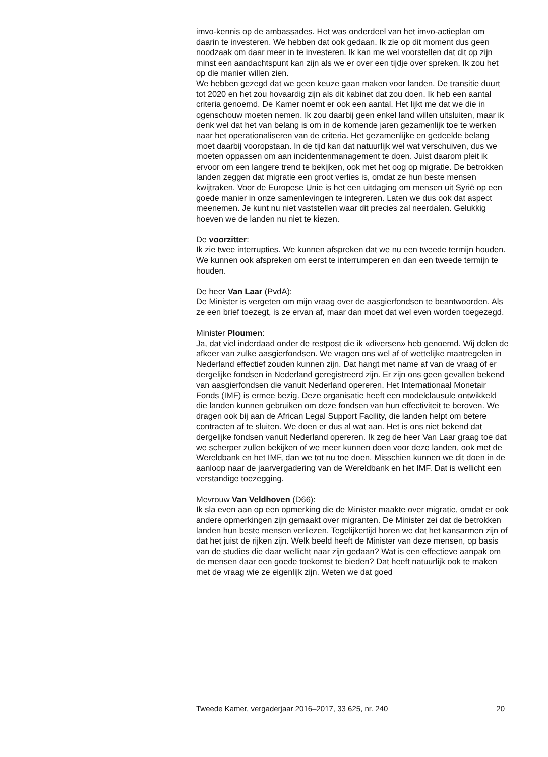imvo-kennis op de ambassades. Het was onderdeel van het imvo-actieplan om daarin te investeren. We hebben dat ook gedaan. Ik zie op dit moment dus geen noodzaak om daar meer in te investeren. Ik kan me wel voorstellen dat dit op zijn minst een aandachtspunt kan zijn als we er over een tijdje over spreken. Ik zou het op die manier willen zien.
We hebben gezegd dat we geen keuze gaan maken voor landen. De transitie duurt tot 2020 en het zou hovaardig zijn als dit kabinet dat zou doen. Ik heb een aantal criteria genoemd. De Kamer noemt er ook een aantal. Het lijkt me dat we die in ogenschouw moeten nemen. Ik zou daarbij geen enkel land willen uitsluiten, maar ik denk wel dat het van belang is om in de komende jaren gezamenlijk toe te werken naar het operationaliseren van de criteria. Het gezamenlijke en gedeelde belang moet daarbij vooropstaan. In de tijd kan dat natuurlijk wel wat verschuiven, dus we moeten oppassen om aan incidentenmanagement te doen. Juist daarom pleit ik ervoor om een langere trend te bekijken, ook met het oog op migratie. De betrokken landen zeggen dat migratie een groot verlies is, omdat ze hun beste mensen kwijtraken. Voor de Europese Unie is het een uitdaging om mensen uit Syrië op een goede manier in onze samenlevingen te integreren. Laten we dus ook dat aspect meenemen. Je kunt nu niet vaststellen waar dit precies zal neerdalen. Gelukkig hoeven we de landen nu niet te kiezen.
De voorzitter:
Ik zie twee interrupties. We kunnen afspreken dat we nu een tweede termijn houden. We kunnen ook afspreken om eerst te interrumperen en dan een tweede termijn te houden.
De heer Van Laar (PvdA):
De Minister is vergeten om mijn vraag over de aasgierfondsen te beantwoorden. Als ze een brief toezegt, is ze ervan af, maar dan moet dat wel even worden toegezegd.
Minister Ploumen:
Ja, dat viel inderdaad onder de restpost die ik «diversen» heb genoemd. Wij delen de afkeer van zulke aasgierfondsen. We vragen ons wel af of wettelijke maatregelen in Nederland effectief zouden kunnen zijn. Dat hangt met name af van de vraag of er dergelijke fondsen in Nederland geregistreerd zijn. Er zijn ons geen gevallen bekend van aasgierfondsen die vanuit Nederland opereren. Het Internationaal Monetair Fonds (IMF) is ermee bezig. Deze organisatie heeft een modelclausule ontwikkeld die landen kunnen gebruiken om deze fondsen van hun effectiviteit te beroven. We dragen ook bij aan de African Legal Support Facility, die landen helpt om betere contracten af te sluiten. We doen er dus al wat aan. Het is ons niet bekend dat dergelijke fondsen vanuit Nederland opereren. Ik zeg de heer Van Laar graag toe dat we scherper zullen bekijken of we meer kunnen doen voor deze landen, ook met de Wereldbank en het IMF, dan we tot nu toe doen. Misschien kunnen we dit doen in de aanloop naar de jaarvergadering van de Wereldbank en het IMF. Dat is wellicht een verstandige toezegging.
Mevrouw Van Veldhoven (D66):
Ik sla even aan op een opmerking die de Minister maakte over migratie, omdat er ook andere opmerkingen zijn gemaakt over migranten. De Minister zei dat de betrokken landen hun beste mensen verliezen. Tegelijkertijd horen we dat het kansarmen zijn of dat het juist de rijken zijn. Welk beeld heeft de Minister van deze mensen, op basis van de studies die daar wellicht naar zijn gedaan? Wat is een effectieve aanpak om de mensen daar een goede toekomst te bieden? Dat heeft natuurlijk ook te maken met de vraag wie ze eigenlijk zijn. Weten we dat goed
Tweede Kamer, vergaderjaar 2016–2017, 33 625, nr. 240 20